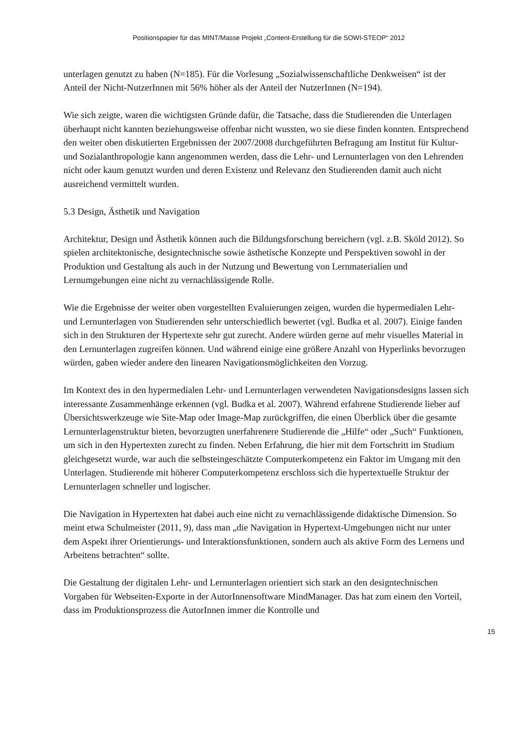Positionspapier für das MINT/Masse Projekt „Content-Erstellung für die SOWI-STEOP“ 2012
unterlagen genutzt zu haben (N=185). Für die Vorlesung „Sozialwissenschaftliche Denkweisen“ ist der Anteil der Nicht-NutzerInnen mit 56% höher als der Anteil der NutzerInnen (N=194).
Wie sich zeigte, waren die wichtigsten Gründe dafür, die Tatsache, dass die Studierenden die Unterlagen überhaupt nicht kannten beziehungsweise offenbar nicht wussten, wo sie diese finden konnten. Entsprechend den weiter oben diskutierten Ergebnissen der 2007/2008 durchgeführten Befragung am Institut für Kultur- und Sozialanthropologie kann angenommen werden, dass die Lehr- und Lernunterlagen von den Lehrenden nicht oder kaum genutzt wurden und deren Existenz und Relevanz den Studierenden damit auch nicht ausreichend vermittelt wurden.
5.3 Design, Ästhetik und Navigation
Architektur, Design und Ästhetik können auch die Bildungsforschung bereichern (vgl. z.B. Sköld 2012). So spielen architektonische, designtechnische sowie ästhetische Konzepte und Perspektiven sowohl in der Produktion und Gestaltung als auch in der Nutzung und Bewertung von Lernmaterialien und Lernumgebungen eine nicht zu vernachlässigende Rolle.
Wie die Ergebnisse der weiter oben vorgestellten Evaluierungen zeigen, wurden die hypermedialen Lehr- und Lernunterlagen von Studierenden sehr unterschiedlich bewertet (vgl. Budka et al. 2007). Einige fanden sich in den Strukturen der Hypertexte sehr gut zurecht. Andere würden gerne auf mehr visuelles Material in den Lernunterlagen zugreifen können. Und während einige eine größere Anzahl von Hyperlinks bevorzugen würden, gaben wieder andere den linearen Navigationsmöglichkeiten den Vorzug.
Im Kontext des in den hypermedialen Lehr- und Lernunterlagen verwendeten Navigationsdesigns lassen sich interessante Zusammenhänge erkennen (vgl. Budka et al. 2007). Während erfahrene Studierende lieber auf Übersichtswerkzeuge wie Site-Map oder Image-Map zurückgriffen, die einen Überblick über die gesamte Lernunterlagenstruktur bieten, bevorzugten unerfahrenere Studierende die „Hilfe“ oder „Such“ Funktionen, um sich in den Hypertexten zurecht zu finden. Neben Erfahrung, die hier mit dem Fortschritt im Studium gleichgesetzt wurde, war auch die selbsteingeschätzte Computerkompetenz ein Faktor im Umgang mit den Unterlagen. Studierende mit höherer Computerkompetenz erschloss sich die hypertextuelle Struktur der Lernunterlagen schneller und logischer.
Die Navigation in Hypertexten hat dabei auch eine nicht zu vernachlässigende didaktische Dimension. So meint etwa Schulmeister (2011, 9), dass man „die Navigation in Hypertext-Umgebungen nicht nur unter dem Aspekt ihrer Orientierungs- und Interaktionsfunktionen, sondern auch als aktive Form des Lernens und Arbeitens betrachten“ sollte.
Die Gestaltung der digitalen Lehr- und Lernunterlagen orientiert sich stark an den designtechnischen Vorgaben für Webseiten-Exporte in der AutorInnensoftware MindManager. Das hat zum einem den Vorteil, dass im Produktionsprozess die AutorInnen immer die Kontrolle und
15